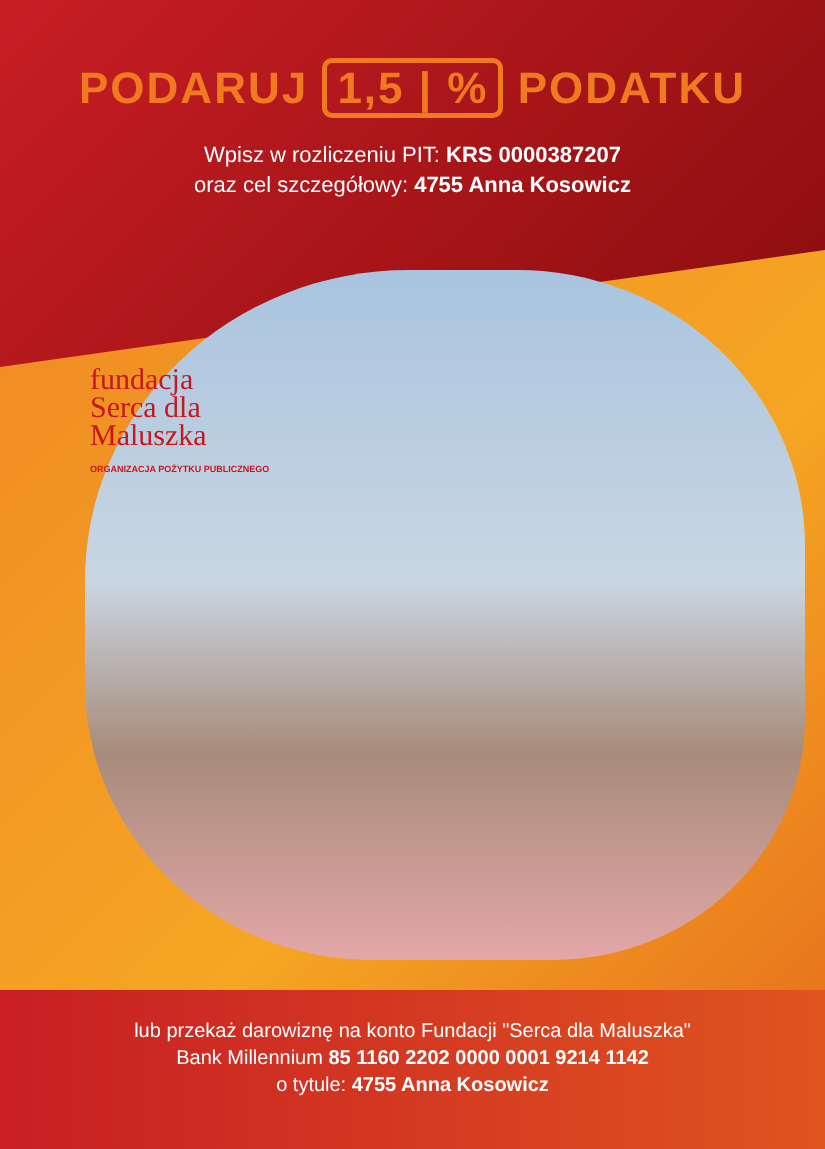PODARUJ 1,5 | % PODATKU
Wpisz w rozliczeniu PIT: KRS 0000387207
oraz cel szczegółowy: 4755 Anna Kosowicz
fundacja
Serca dla
Maluszka
ORGANIZACJA POŻYTKU PUBLICZNEGO
lub przekaż darowiznę na konto Fundacji "Serca dla Maluszka"
Bank Millennium 85 1160 2202 0000 0001 9214 1142
o tytule: 4755 Anna Kosowicz